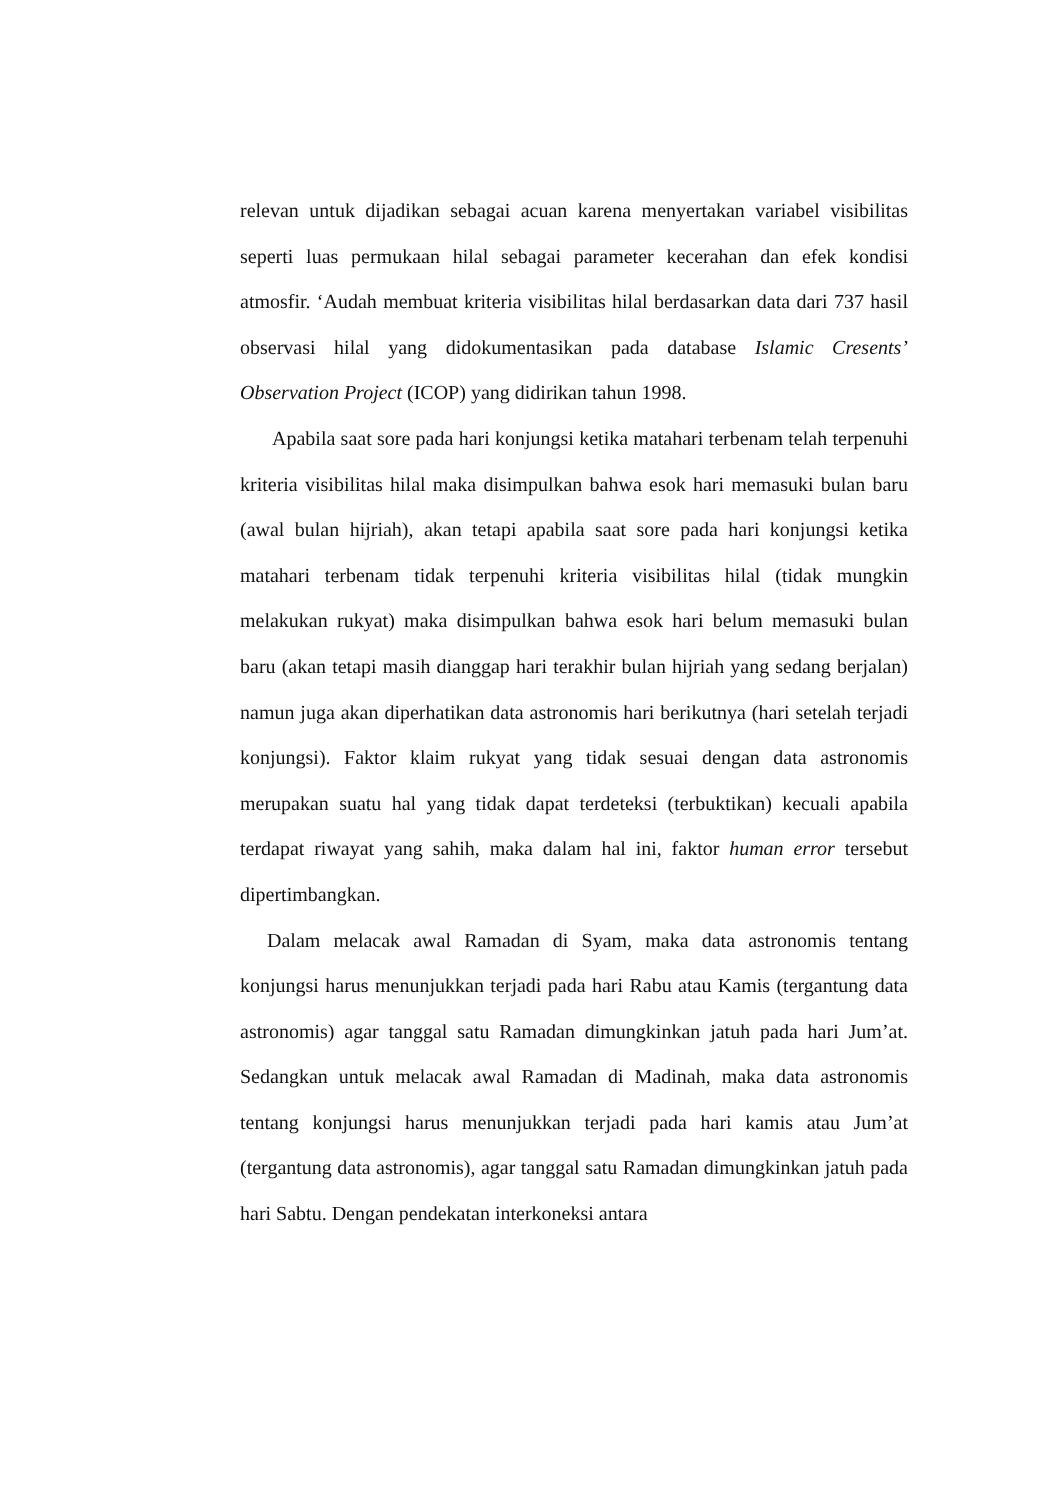relevan untuk dijadikan sebagai acuan karena menyertakan variabel visibilitas seperti luas permukaan hilal sebagai parameter kecerahan dan efek kondisi atmosfir. ‘Audah membuat kriteria visibilitas hilal berdasarkan data dari 737 hasil observasi hilal yang didokumentasikan pada database Islamic Cresents’ Observation Project (ICOP) yang didirikan tahun 1998.
Apabila saat sore pada hari konjungsi ketika matahari terbenam telah terpenuhi kriteria visibilitas hilal maka disimpulkan bahwa esok hari memasuki bulan baru (awal bulan hijriah), akan tetapi apabila saat sore pada hari konjungsi ketika matahari terbenam tidak terpenuhi kriteria visibilitas hilal (tidak mungkin melakukan rukyat) maka disimpulkan bahwa esok hari belum memasuki bulan baru (akan tetapi masih dianggap hari terakhir bulan hijriah yang sedang berjalan) namun juga akan diperhatikan data astronomis hari berikutnya (hari setelah terjadi konjungsi). Faktor klaim rukyat yang tidak sesuai dengan data astronomis merupakan suatu hal yang tidak dapat terdeteksi (terbuktikan) kecuali apabila terdapat riwayat yang sahih, maka dalam hal ini, faktor human error tersebut dipertimbangkan.
Dalam melacak awal Ramadan di Syam, maka data astronomis tentang konjungsi harus menunjukkan terjadi pada hari Rabu atau Kamis (tergantung data astronomis) agar tanggal satu Ramadan dimungkinkan jatuh pada hari Jum’at. Sedangkan untuk melacak awal Ramadan di Madinah, maka data astronomis tentang konjungsi harus menunjukkan terjadi pada hari kamis atau Jum’at (tergantung data astronomis), agar tanggal satu Ramadan dimungkinkan jatuh pada hari Sabtu. Dengan pendekatan interkoneksi antara